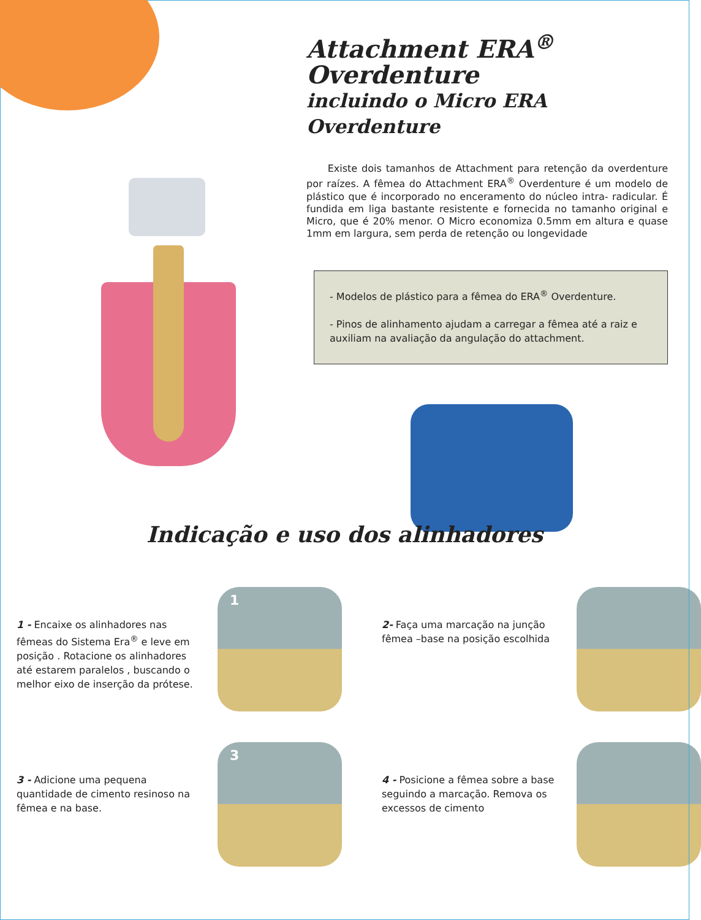Attachment ERA<sup>®</sup> Overdenture
incluindo o Micro ERA Overdenture
Existe dois tamanhos de Attachment para retenção da overdenture por raízes. A fêmea do Attachment ERA<sup>®</sup> Overdenture é um modelo de plástico que é incorporado no enceramento do núcleo intra- radicular. É fundida em liga bastante resistente e fornecida no tamanho original e Micro, que é 20% menor. O Micro economiza 0.5mm em altura e quase 1mm em largura, sem perda de retenção ou longevidade
- Modelos de plástico para a fêmea do ERA<sup>®</sup> Overdenture.
- Pinos de alinhamento ajudam a carregar a fêmea até a raiz e auxiliam na avaliação da angulação do attachment.
Indicação e uso dos alinhadores
1 - Encaixe os alinhadores nas fêmeas do Sistema Era<sup>®</sup> e leve em posição . Rotacione os alinhadores até estarem paralelos , buscando o melhor eixo de inserção da prótese.
1
2- Faça uma marcação na junção fêmea –base na posição escolhida
3 - Adicione uma pequena quantidade de cimento resinoso na fêmea e na base.
3
4 - Posicione a fêmea sobre a base seguindo a marcação. Remova os excessos de cimento